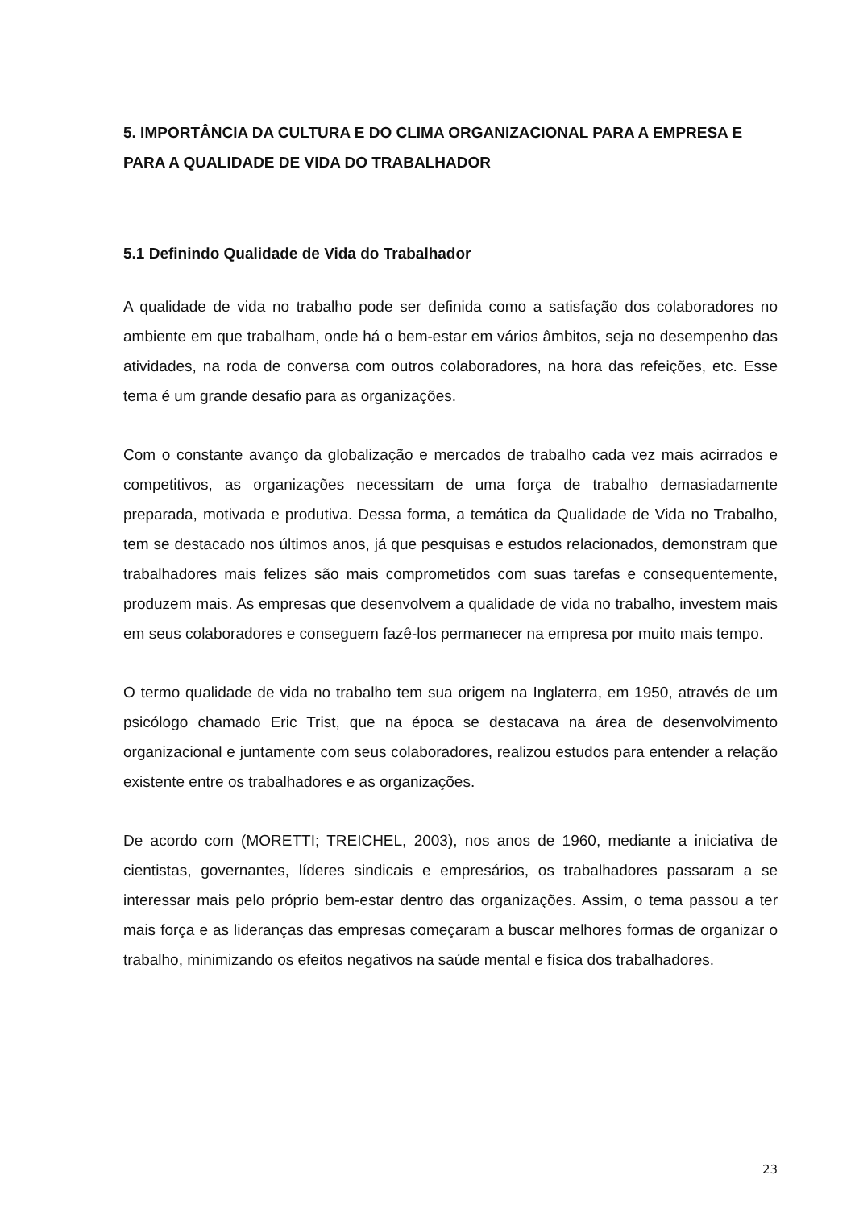5. IMPORTÂNCIA DA CULTURA E DO CLIMA ORGANIZACIONAL PARA A EMPRESA E PARA A QUALIDADE DE VIDA DO TRABALHADOR
5.1 Definindo Qualidade de Vida do Trabalhador
A qualidade de vida no trabalho pode ser definida como a satisfação dos colaboradores no ambiente em que trabalham, onde há o bem-estar em vários âmbitos, seja no desempenho das atividades, na roda de conversa com outros colaboradores, na hora das refeições, etc. Esse tema é um grande desafio para as organizações.
Com o constante avanço da globalização e mercados de trabalho cada vez mais acirrados e competitivos, as organizações necessitam de uma força de trabalho demasiadamente preparada, motivada e produtiva. Dessa forma, a temática da Qualidade de Vida no Trabalho, tem se destacado nos últimos anos, já que pesquisas e estudos relacionados, demonstram que trabalhadores mais felizes são mais comprometidos com suas tarefas e consequentemente, produzem mais. As empresas que desenvolvem a qualidade de vida no trabalho, investem mais em seus colaboradores e conseguem fazê-los permanecer na empresa por muito mais tempo.
O termo qualidade de vida no trabalho tem sua origem na Inglaterra, em 1950, através de um psicólogo chamado Eric Trist, que na época se destacava na área de desenvolvimento organizacional e juntamente com seus colaboradores, realizou estudos para entender a relação existente entre os trabalhadores e as organizações.
De acordo com (MORETTI; TREICHEL, 2003), nos anos de 1960, mediante a iniciativa de cientistas, governantes, líderes sindicais e empresários, os trabalhadores passaram a se interessar mais pelo próprio bem-estar dentro das organizações. Assim, o tema passou a ter mais força e as lideranças das empresas começaram a buscar melhores formas de organizar o trabalho, minimizando os efeitos negativos na saúde mental e física dos trabalhadores.
23